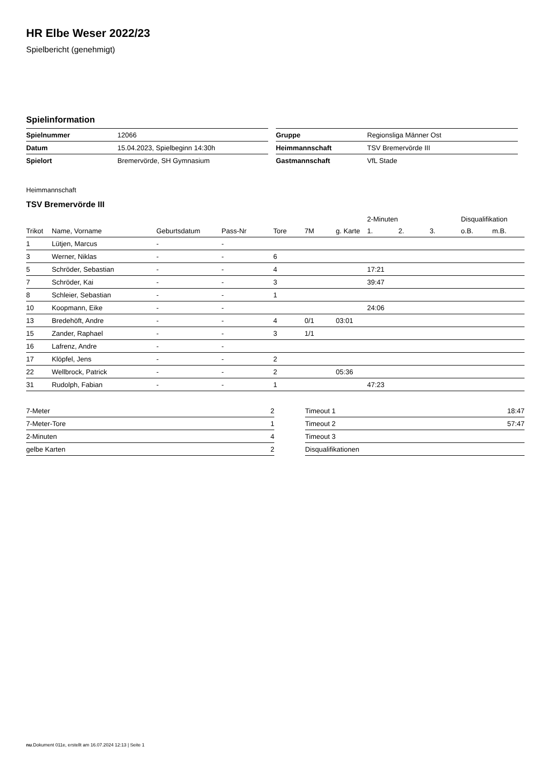HR Elbe Weser 2022/23
Spielbericht (genehmigt)
Spielinformation
| Spielnummer | 12066 |
| Datum | 15.04.2023, Spielbeginn 14:30h |
| Spielort | Bremervörde, SH Gymnasium |
| Gruppe | Regionsliga Männer Ost |
| Heimmannschaft | TSV Bremervörde III |
| Gastmannschaft | VfL Stade |
Heimmannschaft
TSV Bremervörde III
| | | | | | | | 2-Minuten | | | Disqualifikation | |
| --- | --- | --- | --- | --- | --- | --- | --- | --- | --- | --- | --- |
| Trikot | Name, Vorname | Geburtsdatum | Pass-Nr | Tore | 7M | g. Karte | 1. | 2. | 3. | o.B. | m.B. |
| 1 | Lütjen, Marcus | - | - | | | | | | | | |
| 3 | Werner, Niklas | - | - | 6 | | | | | | | |
| 5 | Schröder, Sebastian | - | - | 4 | | | 17:21 | | | | |
| 7 | Schröder, Kai | - | - | 3 | | | 39:47 | | | | |
| 8 | Schleier, Sebastian | - | - | 1 | | | | | | | |
| 10 | Koopmann, Eike | - | - | | | | 24:06 | | | | |
| 13 | Bredehöft, Andre | - | - | 4 | 0/1 | 03:01 | | | | | |
| 15 | Zander, Raphael | - | - | 3 | 1/1 | | | | | | |
| 16 | Lafrenz, Andre | - | - | | | | | | | | |
| 17 | Klöpfel, Jens | - | - | 2 | | | | | | | |
| 22 | Wellbrock, Patrick | - | - | 2 | | 05:36 | | | | | |
| 31 | Rudolph, Fabian | - | - | 1 | | | 47:23 | | | | |
| 7-Meter | 2 |
| 7-Meter-Tore | 1 |
| 2-Minuten | 4 |
| gelbe Karten | 2 |
| Timeout 1 | 18:47 |
| Timeout 2 | 57:47 |
| Timeout 3 | |
| Disqualifikationen | |
nu.Dokument 011e, erstellt am 16.07.2024 12:13 | Seite 1